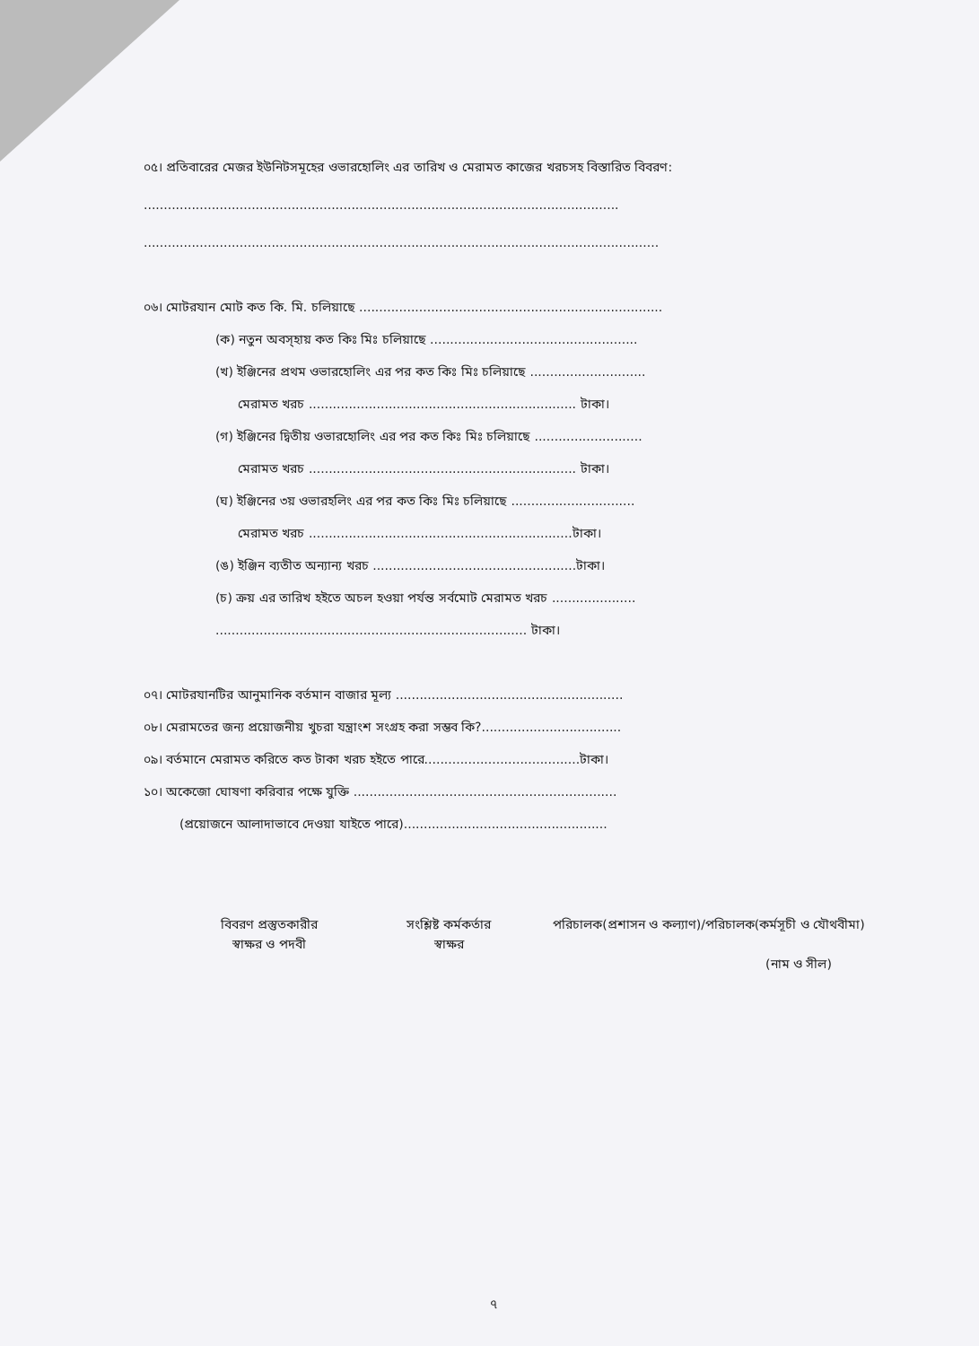০৫। প্রতিবারের মেজর ইউনিটসমূহের ওভারহোলিং এর তারিখ ও মেরামত কাজের খরচসহ বিস্তারিত বিবরণ:
.......................................................................................................................
.................................................................................................................................
০৬। মোটরযান মোট কত কি. মি. চলিয়াছে ............................................................................
(ক) নতুন অবস্হায় কত কিঃ মিঃ চলিয়াছে ....................................................
(খ) ইঞ্জিনের প্রথম ওভারহোলিং এর পর কত কিঃ মিঃ চলিয়াছে .............................
মেরামত খরচ ................................................................... টাকা।
(গ) ইঞ্জিনের দ্বিতীয় ওভারহোলিং এর পর কত কিঃ মিঃ চলিয়াছে ...........................
মেরামত খরচ ................................................................... টাকা।
(ঘ) ইঞ্জিনের ৩য় ওভারহলিং এর পর কত কিঃ মিঃ চলিয়াছে ...............................
মেরামত খরচ ..................................................................টাকা।
(ঙ) ইঞ্জিন ব্যতীত অন্যান্য খরচ ...................................................টাকা।
(চ) ক্রয় এর তারিখ হইতে অচল হওয়া পর্যন্ত সর্বমোট মেরামত খরচ .....................
.............................................................................. টাকা।
০৭। মোটরযানটির আনুমানিক বর্তমান বাজার মূল্য .........................................................
০৮। মেরামতের জন্য প্রয়োজনীয় খুচরা যন্ত্রাংশ সংগ্রহ করা সম্ভব কি?...................................
০৯। বর্তমানে মেরামত করিতে কত টাকা খরচ হইতে পারে.......................................টাকা।
১০। অকেজো ঘোষণা করিবার পক্ষে যুক্তি ..................................................................
(প্রয়োজনে আলাদাভাবে দেওয়া যাইতে পারে)...................................................
বিবরণ প্রস্তুতকারীর
স্বাক্ষর ও পদবী
সংশ্লিষ্ট কর্মকর্তার
স্বাক্ষর
পরিচালক(প্রশাসন ও কল্যাণ)/পরিচালক(কর্মসূচী ও যৌথবীমা)
(নাম ও সীল)
৭